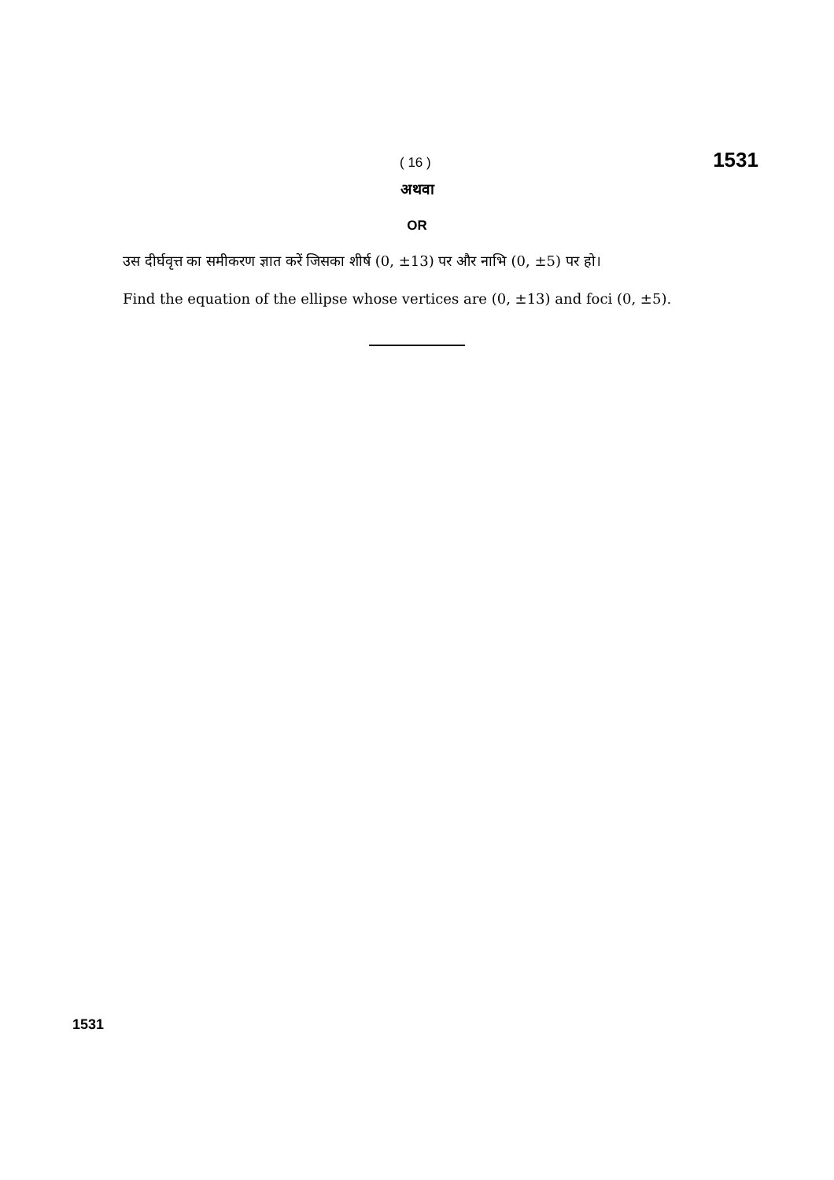( 16 ) 1531
अथवा
OR
उस दीर्घवृत्त का समीकरण ज्ञात करें जिसका शीर्ष (0, ±13) पर और नाभि (0, ±5) पर हो।
Find the equation of the ellipse whose vertices are (0, ±13) and foci (0, ±5).
1531